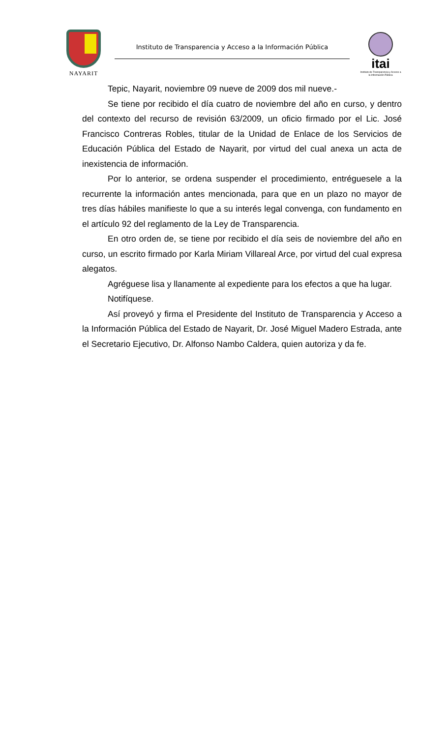NAYARIT
Instituto de Transparencia y Acceso a la Información Pública
itai
Instituto de Transparencia y Acceso a la Información Pública
Tepic, Nayarit, noviembre 09 nueve de 2009 dos mil nueve.-
Se tiene por recibido el día cuatro de noviembre del año en curso, y dentro del contexto del recurso de revisión 63/2009, un oficio firmado por el Lic. José Francisco Contreras Robles, titular de la Unidad de Enlace de los Servicios de Educación Pública del Estado de Nayarit, por virtud del cual anexa un acta de inexistencia de información.
Por lo anterior, se ordena suspender el procedimiento, entréguesele a la recurrente la información antes mencionada, para que en un plazo no mayor de tres días hábiles manifieste lo que a su interés legal convenga, con fundamento en el artículo 92 del reglamento de la Ley de Transparencia.
En otro orden de, se tiene por recibido el día seis de noviembre del año en curso, un escrito firmado por Karla Miriam Villareal Arce, por virtud del cual expresa alegatos.
Agréguese lisa y llanamente al expediente para los efectos a que ha lugar.
Notifíquese.
Así proveyó y firma el Presidente del Instituto de Transparencia y Acceso a la Información Pública del Estado de Nayarit, Dr. José Miguel Madero Estrada, ante el Secretario Ejecutivo, Dr. Alfonso Nambo Caldera, quien autoriza y da fe.